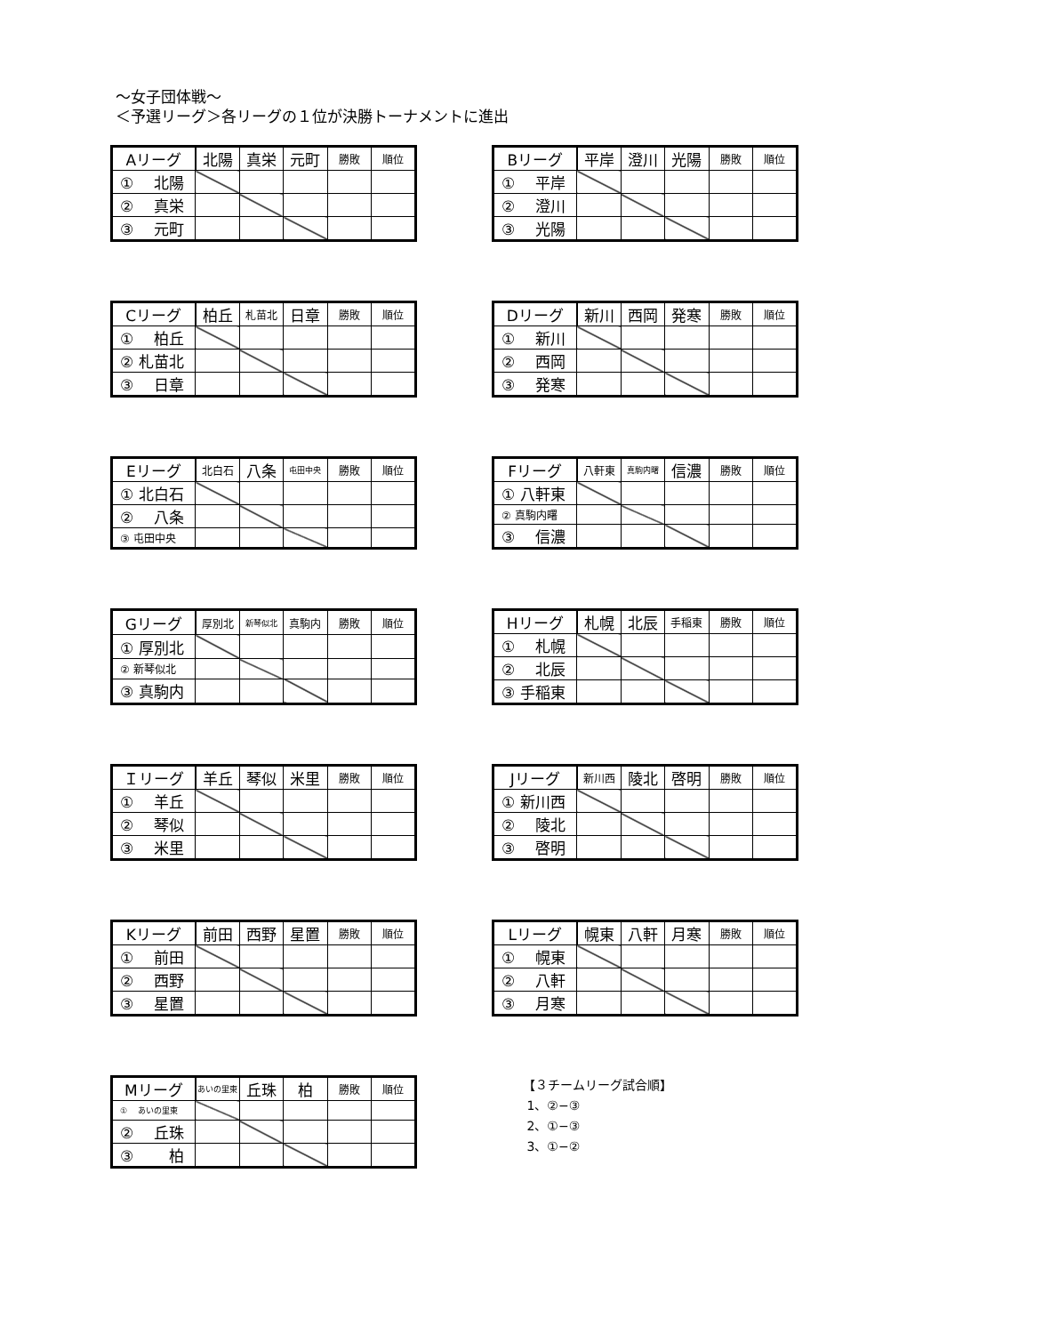～女子団体戦～
＜予選リーグ＞各リーグの１位が決勝トーナメントに進出
| Aリーグ | 北陽 | 真栄 | 元町 | 勝敗 | 順位 |
| --- | --- | --- | --- | --- | --- |
| ① 北陽 | | | | | |
| ② 真栄 | | | | | |
| ③ 元町 | | | | | |
| Bリーグ | 平岸 | 澄川 | 光陽 | 勝敗 | 順位 |
| --- | --- | --- | --- | --- | --- |
| ① 平岸 | | | | | |
| ② 澄川 | | | | | |
| ③ 光陽 | | | | | |
| Cリーグ | 柏丘 | 札苗北 | 日章 | 勝敗 | 順位 |
| --- | --- | --- | --- | --- | --- |
| ① 柏丘 | | | | | |
| ② 札苗北 | | | | | |
| ③ 日章 | | | | | |
| Dリーグ | 新川 | 西岡 | 発寒 | 勝敗 | 順位 |
| --- | --- | --- | --- | --- | --- |
| ① 新川 | | | | | |
| ② 西岡 | | | | | |
| ③ 発寒 | | | | | |
| Eリーグ | 北白石 | 八条 | 屯田中央 | 勝敗 | 順位 |
| --- | --- | --- | --- | --- | --- |
| ① 北白石 | | | | | |
| ② 八条 | | | | | |
| ③ 屯田中央 | | | | | |
| Fリーグ | 八軒東 | 真駒内曙 | 信濃 | 勝敗 | 順位 |
| --- | --- | --- | --- | --- | --- |
| ① 八軒東 | | | | | |
| ② 真駒内曙 | | | | | |
| ③ 信濃 | | | | | |
| Gリーグ | 厚別北 | 新琴似北 | 真駒内 | 勝敗 | 順位 |
| --- | --- | --- | --- | --- | --- |
| ① 厚別北 | | | | | |
| ② 新琴似北 | | | | | |
| ③ 真駒内 | | | | | |
| Hリーグ | 札幌 | 北辰 | 手稲東 | 勝敗 | 順位 |
| --- | --- | --- | --- | --- | --- |
| ① 札幌 | | | | | |
| ② 北辰 | | | | | |
| ③ 手稲東 | | | | | |
| Ｉリーグ | 羊丘 | 琴似 | 米里 | 勝敗 | 順位 |
| --- | --- | --- | --- | --- | --- |
| ① 羊丘 | | | | | |
| ② 琴似 | | | | | |
| ③ 米里 | | | | | |
| Jリーグ | 新川西 | 陵北 | 啓明 | 勝敗 | 順位 |
| --- | --- | --- | --- | --- | --- |
| ① 新川西 | | | | | |
| ② 陵北 | | | | | |
| ③ 啓明 | | | | | |
| Kリーグ | 前田 | 西野 | 星置 | 勝敗 | 順位 |
| --- | --- | --- | --- | --- | --- |
| ① 前田 | | | | | |
| ② 西野 | | | | | |
| ③ 星置 | | | | | |
| Lリーグ | 幌東 | 八軒 | 月寒 | 勝敗 | 順位 |
| --- | --- | --- | --- | --- | --- |
| ① 幌東 | | | | | |
| ② 八軒 | | | | | |
| ③ 月寒 | | | | | |
| Mリーグ | あいの里東 | 丘珠 | 柏 | 勝敗 | 順位 |
| --- | --- | --- | --- | --- | --- |
| ① あいの里東 | | | | | |
| ② 丘珠 | | | | | |
| ③ 柏 | | | | | |
【３チームリーグ試合順】
1、②−③
2、①−③
3、①−②